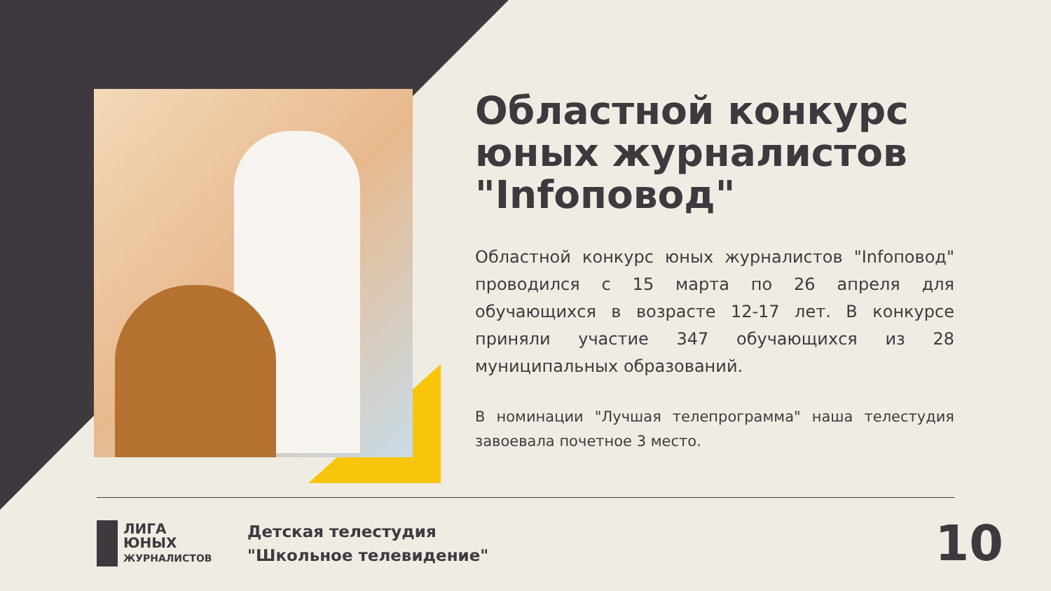Областной конкурс юных журналистов "Infoповод"
Областной конкурс юных журналистов "Infoповод" проводился с 15 марта по 26 апреля для обучающихся в возрасте 12-17 лет. В конкурсе приняли участие 347 обучающихся из 28 муниципальных образований.
В номинации "Лучшая телепрограмма" наша телестудия завоевала почетное 3 место.
ЛИГА
ЮНЫХ
ЖУРНАЛИСТОВ
Детская телестудия
"Школьное телевидение"
10